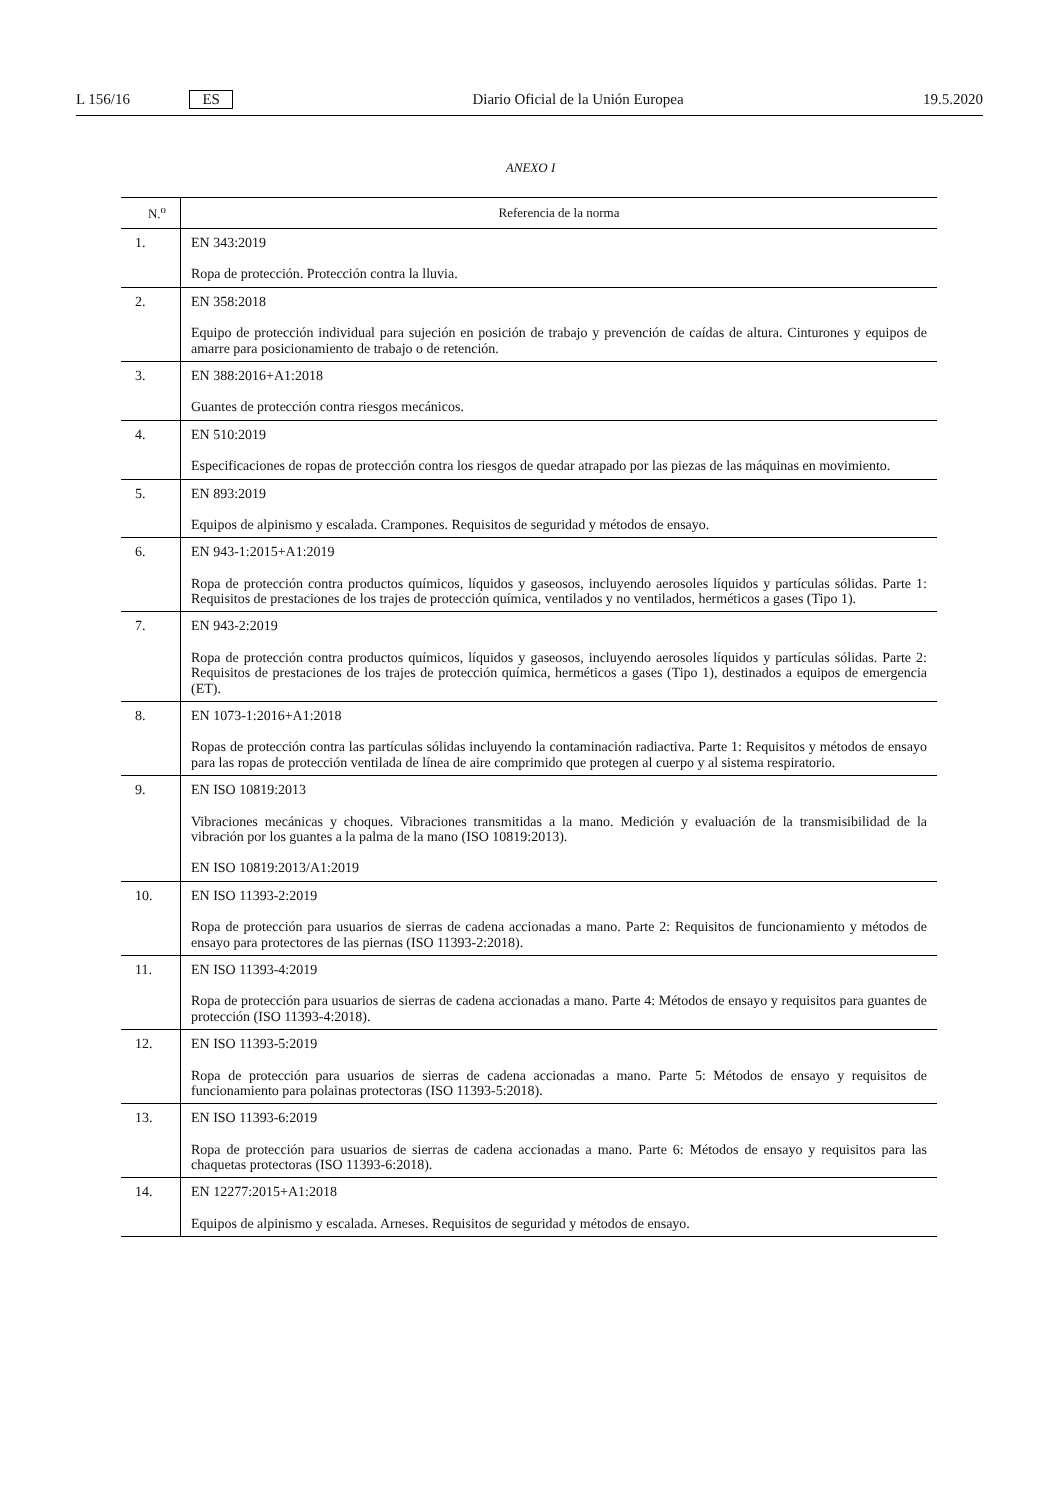L 156/16 ES Diario Oficial de la Unión Europea 19.5.2020
ANEXO I
| N.<sup>o</sup> | Referencia de la norma |
| --- | --- |
| 1. | EN 343:2019 Ropa de protección. Protección contra la lluvia. |
| 2. | EN 358:2018 Equipo de protección individual para sujeción en posición de trabajo y prevención de caídas de altura. Cinturones y equipos de amarre para posicionamiento de trabajo o de retención. |
| 3. | EN 388:2016+A1:2018 Guantes de protección contra riesgos mecánicos. |
| 4. | EN 510:2019 Especificaciones de ropas de protección contra los riesgos de quedar atrapado por las piezas de las máquinas en movimiento. |
| 5. | EN 893:2019 Equipos de alpinismo y escalada. Crampones. Requisitos de seguridad y métodos de ensayo. |
| 6. | EN 943-1:2015+A1:2019 Ropa de protección contra productos químicos, líquidos y gaseosos, incluyendo aerosoles líquidos y partículas sólidas. Parte 1: Requisitos de prestaciones de los trajes de protección química, ventilados y no ventilados, herméticos a gases (Tipo 1). |
| 7. | EN 943-2:2019 Ropa de protección contra productos químicos, líquidos y gaseosos, incluyendo aerosoles líquidos y partículas sólidas. Parte 2: Requisitos de prestaciones de los trajes de protección química, herméticos a gases (Tipo 1), destinados a equipos de emergencia (ET). |
| 8. | EN 1073-1:2016+A1:2018 Ropas de protección contra las partículas sólidas incluyendo la contaminación radiactiva. Parte 1: Requisitos y métodos de ensayo para las ropas de protección ventilada de línea de aire comprimido que protegen al cuerpo y al sistema respiratorio. |
| 9. | EN ISO 10819:2013 Vibraciones mecánicas y choques. Vibraciones transmitidas a la mano. Medición y evaluación de la transmisibilidad de la vibración por los guantes a la palma de la mano (ISO 10819:2013). EN ISO 10819:2013/A1:2019 |
| 10. | EN ISO 11393-2:2019 Ropa de protección para usuarios de sierras de cadena accionadas a mano. Parte 2: Requisitos de funcionamiento y métodos de ensayo para protectores de las piernas (ISO 11393-2:2018). |
| 11. | EN ISO 11393-4:2019 Ropa de protección para usuarios de sierras de cadena accionadas a mano. Parte 4: Métodos de ensayo y requisitos para guantes de protección (ISO 11393-4:2018). |
| 12. | EN ISO 11393-5:2019 Ropa de protección para usuarios de sierras de cadena accionadas a mano. Parte 5: Métodos de ensayo y requisitos de funcionamiento para polainas protectoras (ISO 11393-5:2018). |
| 13. | EN ISO 11393-6:2019 Ropa de protección para usuarios de sierras de cadena accionadas a mano. Parte 6: Métodos de ensayo y requisitos para las chaquetas protectoras (ISO 11393-6:2018). |
| 14. | EN 12277:2015+A1:2018 Equipos de alpinismo y escalada. Arneses. Requisitos de seguridad y métodos de ensayo. |